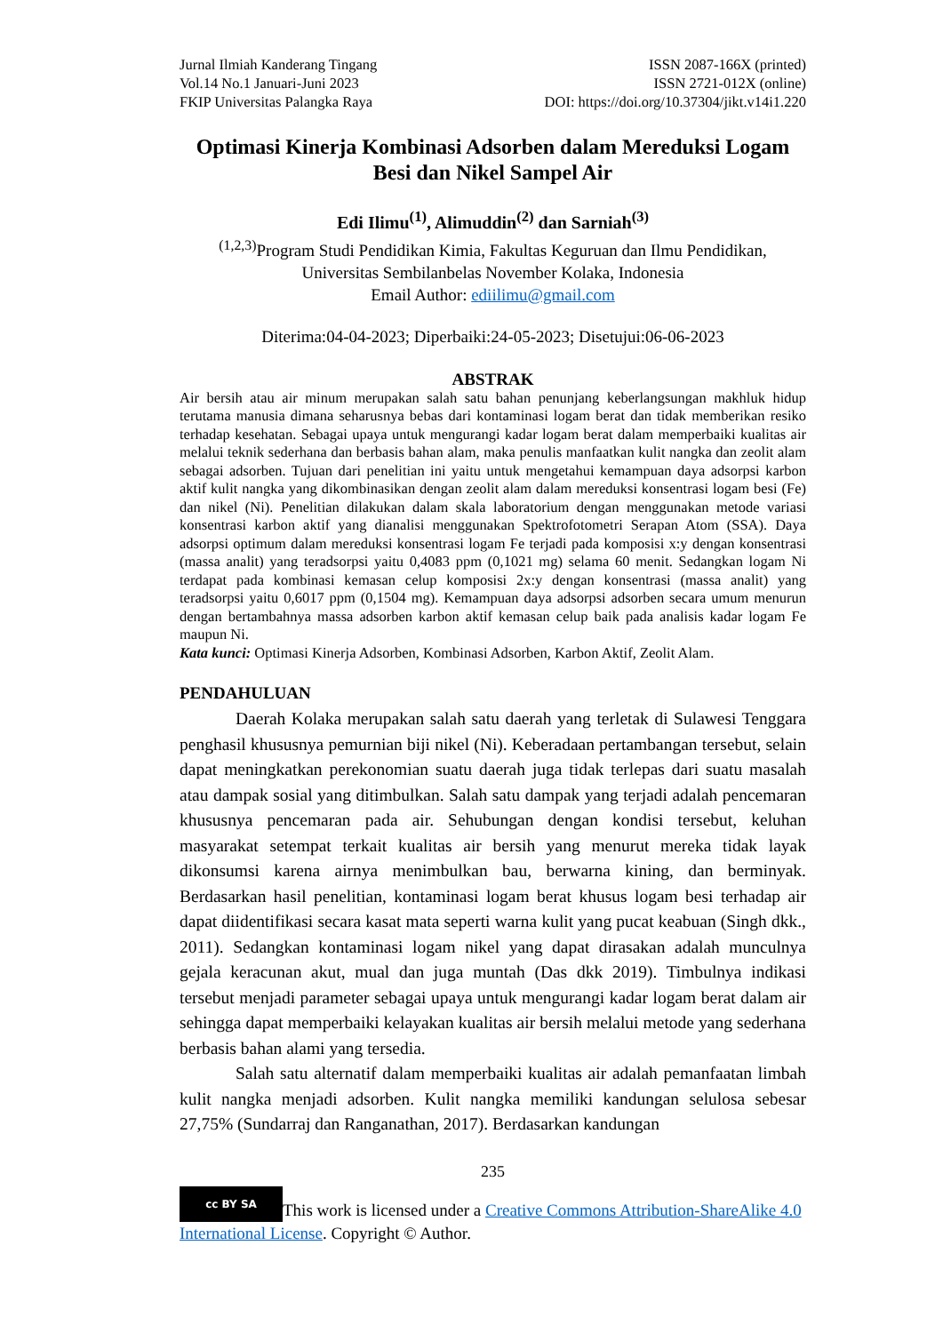Jurnal Ilmiah Kanderang Tingang
Vol.14 No.1 Januari-Juni 2023
FKIP Universitas Palangka Raya
ISSN 2087-166X (printed)
ISSN 2721-012X (online)
DOI: https://doi.org/10.37304/jikt.v14i1.220
Optimasi Kinerja Kombinasi Adsorben dalam Mereduksi Logam Besi dan Nikel Sampel Air
Edi Ilimu<sup>(1)</sup>, Alimuddin<sup>(2)</sup> dan Sarniah<sup>(3)</sup>
<sup>(1,2,3)</sup>Program Studi Pendidikan Kimia, Fakultas Keguruan dan Ilmu Pendidikan, Universitas Sembilanbelas November Kolaka, Indonesia
Email Author: ediilimu@gmail.com
Diterima:04-04-2023; Diperbaiki:24-05-2023; Disetujui:06-06-2023
ABSTRAK
Air bersih atau air minum merupakan salah satu bahan penunjang keberlangsungan makhluk hidup terutama manusia dimana seharusnya bebas dari kontaminasi logam berat dan tidak memberikan resiko terhadap kesehatan. Sebagai upaya untuk mengurangi kadar logam berat dalam memperbaiki kualitas air melalui teknik sederhana dan berbasis bahan alam, maka penulis manfaatkan kulit nangka dan zeolit alam sebagai adsorben. Tujuan dari penelitian ini yaitu untuk mengetahui kemampuan daya adsorpsi karbon aktif kulit nangka yang dikombinasikan dengan zeolit alam dalam mereduksi konsentrasi logam besi (Fe) dan nikel (Ni). Penelitian dilakukan dalam skala laboratorium dengan menggunakan metode variasi konsentrasi karbon aktif yang dianalisi menggunakan Spektrofotometri Serapan Atom (SSA). Daya adsorpsi optimum dalam mereduksi konsentrasi logam Fe terjadi pada komposisi x:y dengan konsentrasi (massa analit) yang teradsorpsi yaitu 0,4083 ppm (0,1021 mg) selama 60 menit. Sedangkan logam Ni terdapat pada kombinasi kemasan celup komposisi 2x:y dengan konsentrasi (massa analit) yang teradsorpsi yaitu 0,6017 ppm (0,1504 mg). Kemampuan daya adsorpsi adsorben secara umum menurun dengan bertambahnya massa adsorben karbon aktif kemasan celup baik pada analisis kadar logam Fe maupun Ni.
Kata kunci: Optimasi Kinerja Adsorben, Kombinasi Adsorben, Karbon Aktif, Zeolit Alam.
PENDAHULUAN
Daerah Kolaka merupakan salah satu daerah yang terletak di Sulawesi Tenggara penghasil khususnya pemurnian biji nikel (Ni). Keberadaan pertambangan tersebut, selain dapat meningkatkan perekonomian suatu daerah juga tidak terlepas dari suatu masalah atau dampak sosial yang ditimbulkan. Salah satu dampak yang terjadi adalah pencemaran khususnya pencemaran pada air. Sehubungan dengan kondisi tersebut, keluhan masyarakat setempat terkait kualitas air bersih yang menurut mereka tidak layak dikonsumsi karena airnya menimbulkan bau, berwarna kining, dan berminyak. Berdasarkan hasil penelitian, kontaminasi logam berat khusus logam besi terhadap air dapat diidentifikasi secara kasat mata seperti warna kulit yang pucat keabuan (Singh dkk., 2011). Sedangkan kontaminasi logam nikel yang dapat dirasakan adalah munculnya gejala keracunan akut, mual dan juga muntah (Das dkk 2019). Timbulnya indikasi tersebut menjadi parameter sebagai upaya untuk mengurangi kadar logam berat dalam air sehingga dapat memperbaiki kelayakan kualitas air bersih melalui metode yang sederhana berbasis bahan alami yang tersedia.
Salah satu alternatif dalam memperbaiki kualitas air adalah pemanfaatan limbah kulit nangka menjadi adsorben. Kulit nangka memiliki kandungan selulosa sebesar 27,75% (Sundarraj dan Ranganathan, 2017). Berdasarkan kandungan
235
cc BY SA This work is licensed under a Creative Commons Attribution-ShareAlike 4.0 International License. Copyright © Author.